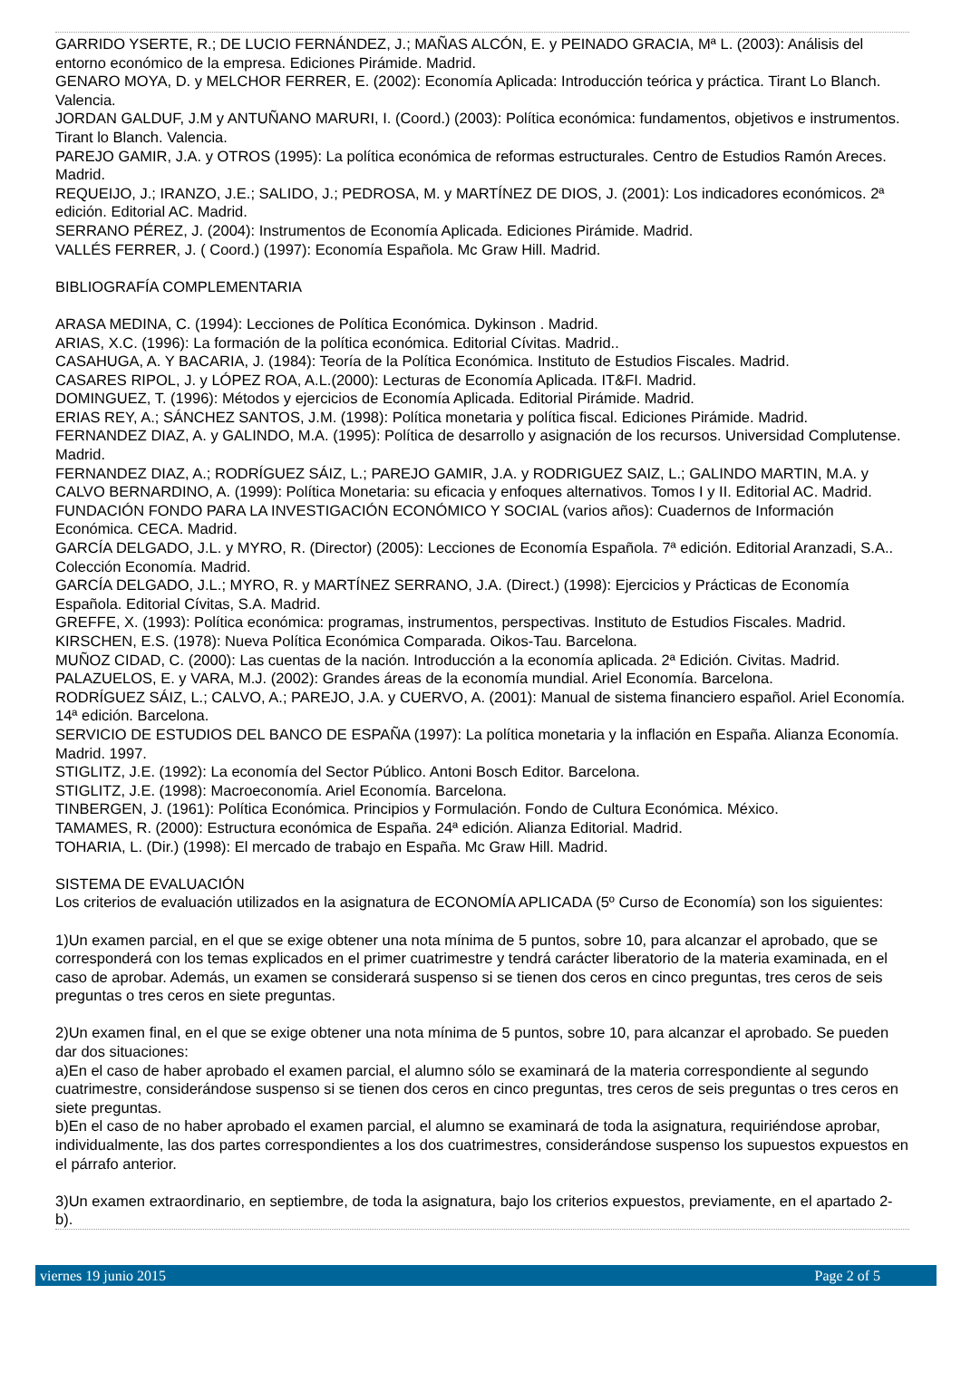GARRIDO YSERTE, R.; DE LUCIO FERNÁNDEZ, J.; MAÑAS ALCÓN, E. y PEINADO GRACIA, Mª L. (2003): Análisis del entorno económico de la empresa. Ediciones Pirámide. Madrid.
GENARO MOYA, D. y MELCHOR FERRER, E. (2002): Economía Aplicada: Introducción teórica y práctica. Tirant Lo Blanch. Valencia.
JORDAN GALDUF, J.M y ANTUÑANO MARURI, I. (Coord.) (2003): Política económica: fundamentos, objetivos e instrumentos. Tirant lo Blanch. Valencia.
PAREJO GAMIR, J.A. y OTROS (1995): La política económica de reformas estructurales. Centro de Estudios Ramón Areces. Madrid.
REQUEIJO, J.; IRANZO, J.E.; SALIDO, J.; PEDROSA, M. y MARTÍNEZ DE DIOS, J. (2001): Los indicadores económicos. 2ª edición. Editorial AC. Madrid.
SERRANO PÉREZ, J. (2004): Instrumentos de Economía Aplicada. Ediciones Pirámide. Madrid.
VALLÉS FERRER, J. ( Coord.) (1997): Economía Española. Mc Graw Hill. Madrid.
BIBLIOGRAFÍA COMPLEMENTARIA
ARASA MEDINA, C. (1994): Lecciones de Política Económica. Dykinson . Madrid.
ARIAS, X.C. (1996): La formación de la política económica. Editorial Cívitas. Madrid..
CASAHUGA, A. Y BACARIA, J. (1984): Teoría de la Política Económica. Instituto de Estudios Fiscales. Madrid.
CASARES RIPOL, J. y LÓPEZ ROA, A.L.(2000): Lecturas de Economía Aplicada. IT&FI. Madrid.
DOMINGUEZ, T. (1996): Métodos y ejercicios de Economía Aplicada. Editorial Pirámide. Madrid.
ERIAS REY, A.; SÁNCHEZ SANTOS, J.M. (1998): Política monetaria y política fiscal. Ediciones Pirámide. Madrid.
FERNANDEZ DIAZ, A. y GALINDO, M.A. (1995): Política de desarrollo y asignación de los recursos. Universidad Complutense. Madrid.
FERNANDEZ DIAZ, A.; RODRÍGUEZ SÁIZ, L.; PAREJO GAMIR, J.A. y RODRIGUEZ SAIZ, L.; GALINDO MARTIN, M.A. y CALVO BERNARDINO, A. (1999): Política Monetaria: su eficacia y enfoques alternativos. Tomos I y II. Editorial AC. Madrid.
FUNDACIÓN FONDO PARA LA INVESTIGACIÓN ECONÓMICO Y SOCIAL (varios años): Cuadernos de Información Económica. CECA. Madrid.
GARCÍA DELGADO, J.L. y MYRO, R. (Director) (2005): Lecciones de Economía Española. 7ª edición. Editorial Aranzadi, S.A.. Colección Economía. Madrid.
GARCÍA DELGADO, J.L.; MYRO, R. y MARTÍNEZ SERRANO, J.A. (Direct.) (1998): Ejercicios y Prácticas de Economía Española. Editorial Cívitas, S.A. Madrid.
GREFFE, X. (1993): Política económica: programas, instrumentos, perspectivas. Instituto de Estudios Fiscales. Madrid.
KIRSCHEN, E.S. (1978): Nueva Política Económica Comparada. Oikos-Tau. Barcelona.
MUÑOZ CIDAD, C. (2000): Las cuentas de la nación. Introducción a la economía aplicada. 2ª Edición. Civitas. Madrid.
PALAZUELOS, E. y VARA, M.J. (2002): Grandes áreas de la economía mundial. Ariel Economía. Barcelona.
RODRÍGUEZ SÁIZ, L.; CALVO, A.; PAREJO, J.A. y CUERVO, A. (2001): Manual de sistema financiero español. Ariel Economía. 14ª edición. Barcelona.
SERVICIO DE ESTUDIOS DEL BANCO DE ESPAÑA (1997): La política monetaria y la inflación en España. Alianza Economía. Madrid. 1997.
STIGLITZ, J.E. (1992): La economía del Sector Público. Antoni Bosch Editor. Barcelona.
STIGLITZ, J.E. (1998): Macroeconomía. Ariel Economía. Barcelona.
TINBERGEN, J. (1961): Política Económica. Principios y Formulación. Fondo de Cultura Económica. México.
TAMAMES, R. (2000): Estructura económica de España. 24ª edición. Alianza Editorial. Madrid.
TOHARIA, L. (Dir.) (1998): El mercado de trabajo en España. Mc Graw Hill. Madrid.
SISTEMA DE EVALUACIÓN
Los criterios de evaluación utilizados en la asignatura de ECONOMÍA APLICADA (5º Curso de Economía) son los siguientes:
1)Un examen parcial, en el que se exige obtener una nota mínima de 5 puntos, sobre 10, para alcanzar el aprobado, que se corresponderá con los temas explicados en el primer cuatrimestre y tendrá carácter liberatorio de la materia examinada, en el caso de aprobar. Además, un examen se considerará suspenso si se tienen dos ceros en cinco preguntas, tres ceros de seis preguntas o tres ceros en siete preguntas.
2)Un examen final, en el que se exige obtener una nota mínima de 5 puntos, sobre 10, para alcanzar el aprobado. Se pueden dar dos situaciones:
a)En el caso de haber aprobado el examen parcial, el alumno sólo se examinará de la materia correspondiente al segundo cuatrimestre, considerándose suspenso si se tienen dos ceros en cinco preguntas, tres ceros de seis preguntas o tres ceros en siete preguntas.
b)En el caso de no haber aprobado el examen parcial, el alumno se examinará de toda la asignatura, requiriéndose aprobar, individualmente, las dos partes correspondientes a los dos cuatrimestres, considerándose suspenso los supuestos expuestos en el párrafo anterior.
3)Un examen extraordinario, en septiembre, de toda la asignatura, bajo los criterios expuestos, previamente, en el apartado 2-b).
viernes 19 junio 2015 Page 2 of 5